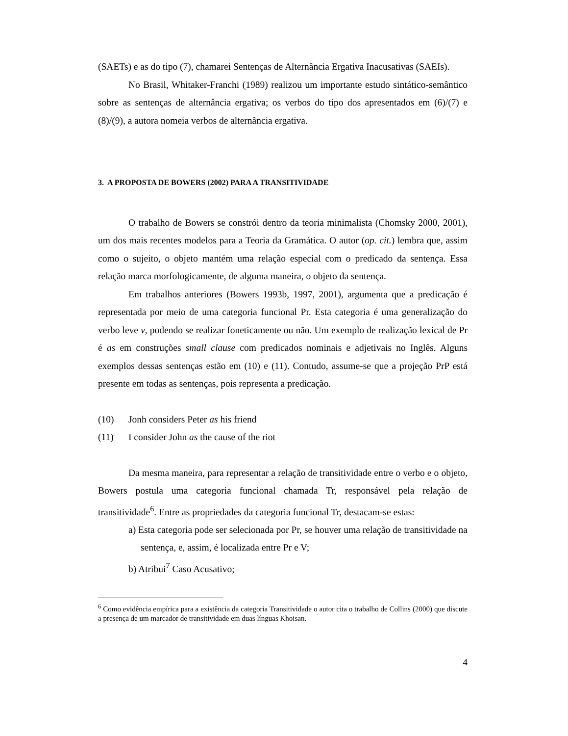(SAETs) e as do tipo (7), chamarei Sentenças de Alternância Ergativa Inacusativas (SAEIs).
No Brasil, Whitaker-Franchi (1989) realizou um importante estudo sintático-semântico sobre as sentenças de alternância ergativa; os verbos do tipo dos apresentados em (6)/(7) e (8)/(9), a autora nomeia verbos de alternância ergativa.
3. A PROPOSTA DE BOWERS (2002) PARA A TRANSITIVIDADE
O trabalho de Bowers se constrói dentro da teoria minimalista (Chomsky 2000, 2001), um dos mais recentes modelos para a Teoria da Gramática. O autor (op. cit.) lembra que, assim como o sujeito, o objeto mantém uma relação especial com o predicado da sentença. Essa relação marca morfologicamente, de alguma maneira, o objeto da sentença.
Em trabalhos anteriores (Bowers 1993b, 1997, 2001), argumenta que a predicação é representada por meio de uma categoria funcional Pr. Esta categoria é uma generalização do verbo leve v, podendo se realizar foneticamente ou não. Um exemplo de realização lexical de Pr é as em construções small clause com predicados nominais e adjetivais no Inglês. Alguns exemplos dessas sentenças estão em (10) e (11). Contudo, assume-se que a projeção PrP está presente em todas as sentenças, pois representa a predicação.
(10) Jonh considers Peter as his friend
(11) I consider John as the cause of the riot
Da mesma maneira, para representar a relação de transitividade entre o verbo e o objeto, Bowers postula uma categoria funcional chamada Tr, responsável pela relação de transitividade<sup>6</sup>. Entre as propriedades da categoria funcional Tr, destacam-se estas:
a) Esta categoria pode ser selecionada por Pr, se houver uma relação de transitividade na sentença, e, assim, é localizada entre Pr e V;
b) Atribui<sup>7</sup> Caso Acusativo;
<sup>6</sup> Como evidência empírica para a existência da categoria Transitividade o autor cita o trabalho de Collins (2000) que discute a presença de um marcador de transitividade em duas línguas Khoisan.
4